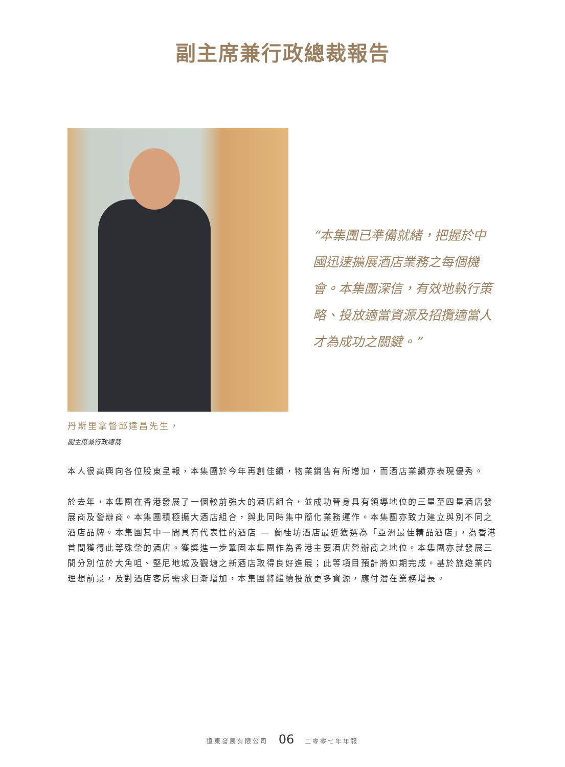副主席兼行政總裁報告
“本集團已準備就緒，把握於中國迅速擴展酒店業務之每個機會。本集團深信，有效地執行策略、投放適當資源及招攬適當人才為成功之關鍵。”
丹斯里拿督邱達昌先生，
副主席兼行政總裁
本人很高興向各位股東呈報，本集團於今年再創佳績，物業銷售有所增加，而酒店業績亦表現優秀。
於去年，本集團在香港發展了一個較前強大的酒店組合，並成功晉身具有領導地位的三星至四星酒店發展商及營辦商。本集團積極擴大酒店組合，與此同時集中簡化業務運作。本集團亦致力建立與別不同之酒店品牌。本集團其中一間具有代表性的酒店 — 蘭桂坊酒店最近獲選為「亞洲最佳精品酒店」，為香港首間獲得此等殊榮的酒店。獲獎進一步鞏固本集團作為香港主要酒店營辦商之地位。本集團亦就發展三間分別位於大角咀、堅尼地城及觀塘之新酒店取得良好進展；此等項目預計將如期完成。基於旅遊業的理想前景，及對酒店客房需求日漸增加，本集團將繼續投放更多資源，應付潛在業務增長。
遠東發展有限公司 06 二零零七年年報